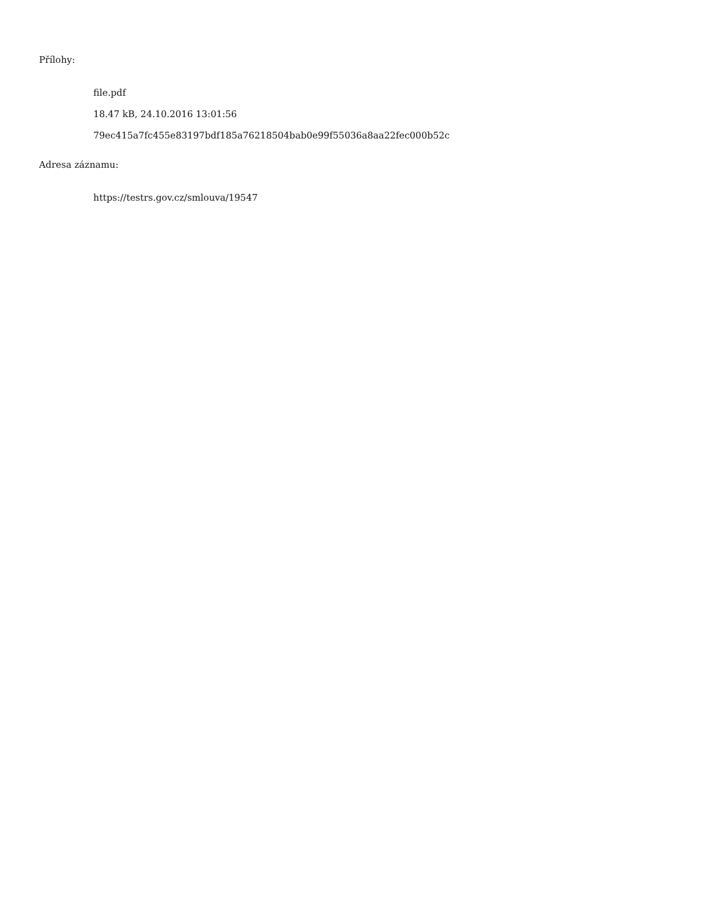Přílohy:
file.pdf
18.47 kB, 24.10.2016 13:01:56
79ec415a7fc455e83197bdf185a76218504bab0e99f55036a8aa22fec000b52c
Adresa záznamu:
https://testrs.gov.cz/smlouva/19547